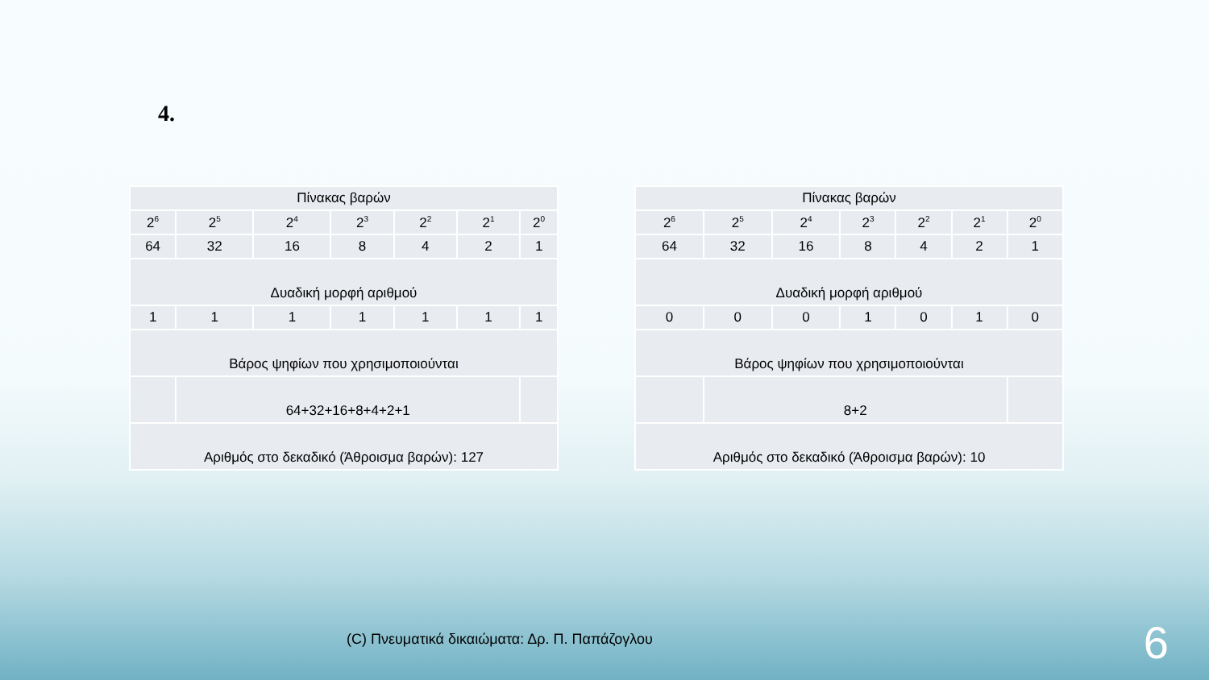4.
| Πίνακας βαρών | | | | | | |
| 2<sup>6</sup> | 2<sup>5</sup> | 2<sup>4</sup> | 2<sup>3</sup> | 2<sup>2</sup> | 2<sup>1</sup> | 2<sup>0</sup> |
| 64 | 32 | 16 | 8 | 4 | 2 | 1 |
| Δυαδική μορφή αριθμού | | | | | | |
| 1 | 1 | 1 | 1 | 1 | 1 | 1 |
| Βάρος ψηφίων που χρησιμοποιούνται | | | | | | |
| | 64+32+16+8+4+2+1 | | | | | |
| Αριθμός στο δεκαδικό (Άθροισμα βαρών): 127 | | | | | | |
| Πίνακας βαρών | | | | | | |
| 2<sup>6</sup> | 2<sup>5</sup> | 2<sup>4</sup> | 2<sup>3</sup> | 2<sup>2</sup> | 2<sup>1</sup> | 2<sup>0</sup> |
| 64 | 32 | 16 | 8 | 4 | 2 | 1 |
| Δυαδική μορφή αριθμού | | | | | | |
| 0 | 0 | 0 | 1 | 0 | 1 | 0 |
| Βάρος ψηφίων που χρησιμοποιούνται | | | | | | |
| | 8+2 | | | | | |
| Αριθμός στο δεκαδικό (Άθροισμα βαρών): 10 | | | | | | |
(C) Πνευματικά δικαιώματα: Δρ. Π. Παπάζογλου
6